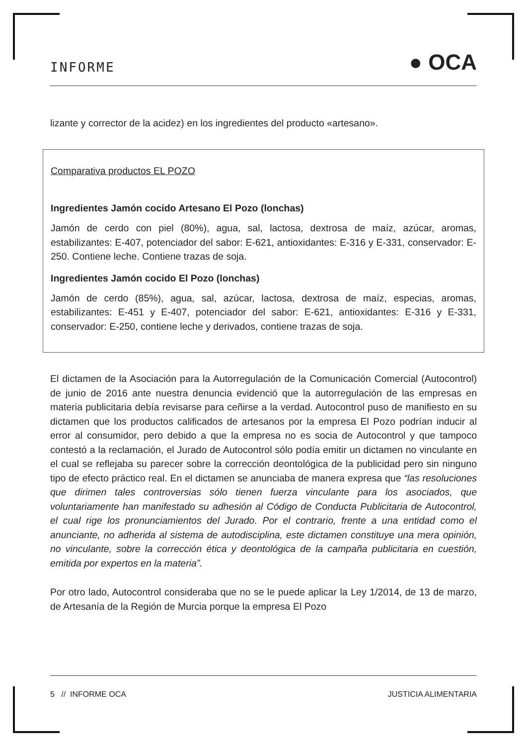INFORME ● OCA
lizante y corrector de la acidez) en los ingredientes del producto «artesano».
Comparativa productos EL POZO
Ingredientes Jamón cocido Artesano El Pozo (lonchas)
Jamón de cerdo con piel (80%), agua, sal, lactosa, dextrosa de maíz, azúcar, aromas, estabilizantes: E-407, potenciador del sabor: E-621, antioxidantes: E-316 y E-331, conservador: E-250. Contiene leche. Contiene trazas de soja.
Ingredientes Jamón cocido El Pozo (lonchas)
Jamón de cerdo (85%), agua, sal, azúcar, lactosa, dextrosa de maíz, especias, aromas, estabilizantes: E-451 y E-407, potenciador del sabor: E-621, antioxidantes: E-316 y E-331, conservador: E-250, contiene leche y derivados, contiene trazas de soja.
El dictamen de la Asociación para la Autorregulación de la Comunicación Comercial (Autocontrol) de junio de 2016 ante nuestra denuncia evidenció que la autorregulación de las empresas en materia publicitaria debía revisarse para ceñirse a la verdad. Autocontrol puso de manifiesto en su dictamen que los productos calificados de artesanos por la empresa El Pozo podrían inducir al error al consumidor, pero debido a que la empresa no es socia de Autocontrol y que tampoco contestó a la reclamación, el Jurado de Autocontrol sólo podía emitir un dictamen no vinculante en el cual se reflejaba su parecer sobre la corrección deontológica de la publicidad pero sin ninguno tipo de efecto práctico real. En el dictamen se anunciaba de manera expresa que “las resoluciones que dirimen tales controversias sólo tienen fuerza vinculante para los asociados, que voluntariamente han manifestado su adhesión al Código de Conducta Publicitaria de Autocontrol, el cual rige los pronunciamientos del Jurado. Por el contrario, frente a una entidad como el anunciante, no adherida al sistema de autodisciplina, este dictamen constituye una mera opinión, no vinculante, sobre la corrección ética y deontológica de la campaña publicitaria en cuestión, emitida por expertos en la materia”.
Por otro lado, Autocontrol consideraba que no se le puede aplicar la Ley 1/2014, de 13 de marzo, de Artesanía de la Región de Murcia porque la empresa El Pozo
5 // INFORME OCA JUSTICIA ALIMENTARIA